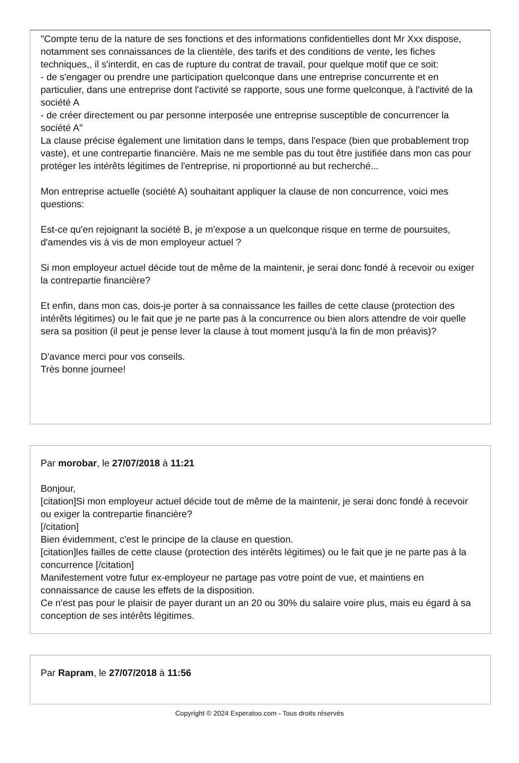"Compte tenu de la nature de ses fonctions et des informations confidentielles dont Mr Xxx dispose, notamment ses connaissances de la clientèle, des tarifs et des conditions de vente, les fiches techniques,, il s'interdit, en cas de rupture du contrat de travail, pour quelque motif que ce soit:
- de s'engager ou prendre une participation quelconque dans une entreprise concurrente et en particulier, dans une entreprise dont l'activité se rapporte, sous une forme quelconque, à l'activité de la société A
- de créer directement ou par personne interposée une entreprise susceptible de concurrencer la société A"
La clause précise également une limitation dans le temps, dans l'espace (bien que probablement trop vaste), et une contrepartie financière. Mais ne me semble pas du tout être justifiée dans mon cas pour protéger les intérêts légitimes de l'entreprise, ni proportionné au but recherché...
Mon entreprise actuelle (société A) souhaitant appliquer la clause de non concurrence, voici mes questions:
Est-ce qu'en rejoignant la société B, je m'expose a un quelconque risque en terme de poursuites, d'amendes vis à vis de mon employeur actuel ?
Si mon employeur actuel décide tout de même de la maintenir, je serai donc fondé à recevoir ou exiger la contrepartie financière?
Et enfin, dans mon cas, dois-je porter à sa connaissance les failles de cette clause (protection des intérêts légitimes) ou le fait que je ne parte pas à la concurrence ou bien alors attendre de voir quelle sera sa position (il peut je pense lever la clause à tout moment jusqu'à la fin de mon préavis)?
D'avance merci pour vos conseils.
Très bonne journee!
Par morobar, le 27/07/2018 à 11:21
Bonjour,
[citation]Si mon employeur actuel décide tout de même de la maintenir, je serai donc fondé à recevoir ou exiger la contrepartie financière?
[/citation]
Bien évidemment, c'est le principe de la clause en question.
[citation]les failles de cette clause (protection des intérêts légitimes) ou le fait que je ne parte pas à la concurrence [/citation]
Manifestement votre futur ex-employeur ne partage pas votre point de vue, et maintiens en connaissance de cause les effets de la disposition.
Ce n'est pas pour le plaisir de payer durant un an 20 ou 30% du salaire voire plus, mais eu égard à sa conception de ses intérêts légitimes.
Par Rapram, le 27/07/2018 à 11:56
Copyright © 2024 Experatoo.com - Tous droits réservés